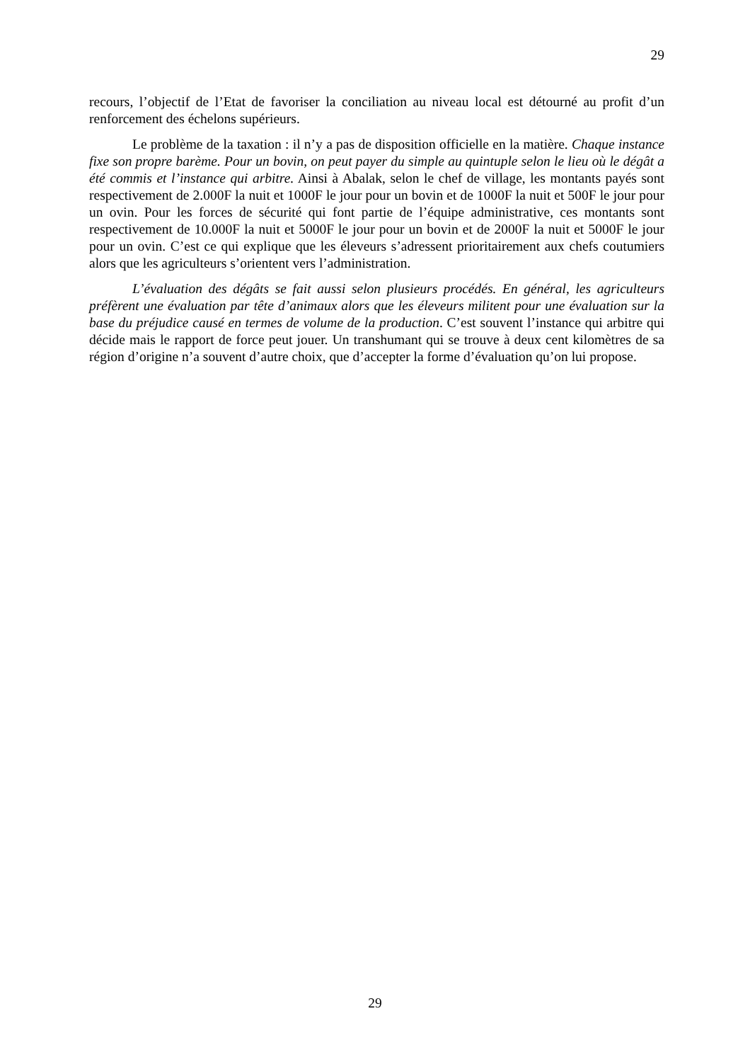29
recours, l’objectif de l’Etat de favoriser la conciliation au niveau local est détourné au profit d’un renforcement des échelons supérieurs.
Le problème de la taxation : il n’y a pas de disposition officielle en la matière. Chaque instance fixe son propre barème. Pour un bovin, on peut payer du simple au quintuple selon le lieu où le dégât a été commis et l’instance qui arbitre. Ainsi à Abalak, selon le chef de village, les montants payés sont respectivement de 2.000F la nuit et 1000F le jour pour un bovin et de 1000F la nuit et 500F le jour pour un ovin. Pour les forces de sécurité qui font partie de l’équipe administrative, ces montants sont respectivement de 10.000F la nuit et 5000F le jour pour un bovin et de 2000F la nuit et 5000F le jour pour un ovin. C’est ce qui explique que les éleveurs s’adressent prioritairement aux chefs coutumiers alors que les agriculteurs s’orientent vers l’administration.
L’évaluation des dégâts se fait aussi selon plusieurs procédés. En général, les agriculteurs préfèrent une évaluation par tête d’animaux alors que les éleveurs militent pour une évaluation sur la base du préjudice causé en termes de volume de la production. C’est souvent l’instance qui arbitre qui décide mais le rapport de force peut jouer. Un transhumant qui se trouve à deux cent kilomètres de sa région d’origine n’a souvent d’autre choix, que d’accepter la forme d’évaluation qu’on lui propose.
29